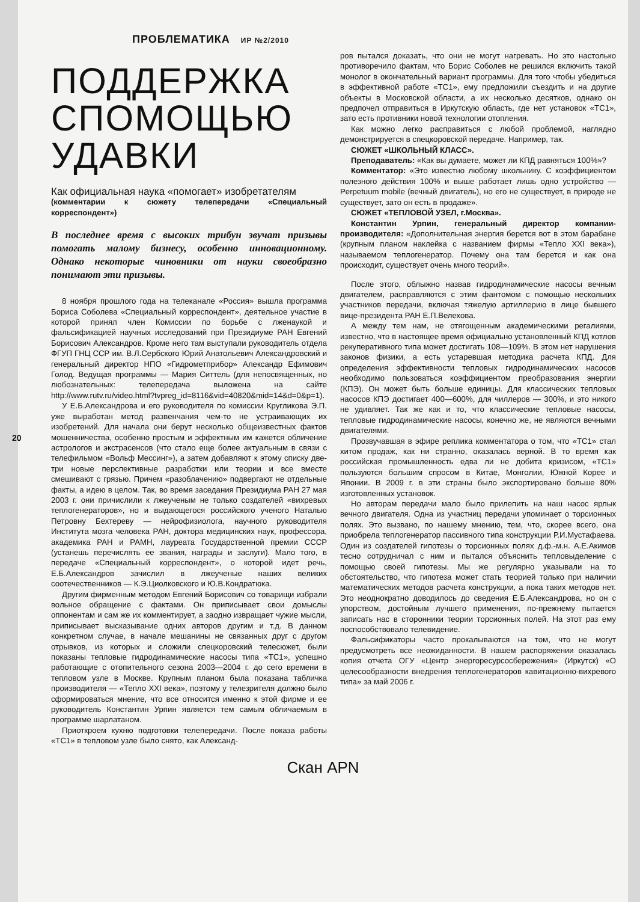ПРОБЛЕМАТИКА ИР №2/2010
ПОДДЕРЖКА СПОМОЩЬЮ УДАВКИ
Как официальная наука «помогает» изобретателям
(комментарии к сюжету телепередачи «Специальный корреспондент»)
В последнее время с высоких трибун звучат призывы помогать малому бизнесу, особенно инновационному. Однако некоторые чиновники от науки своеобразно понимают эти призывы.
8 ноября прошлого года на телеканале «Россия» вышла программа Бориса Соболева «Специальный корреспондент», деятельное участие в которой принял член Комиссии по борьбе с лженаукой и фальсификацией научных исследований при Президиуме РАН Евгений Борисович Александров. Кроме него там выступали руководитель отдела ФГУП ГНЦ ССР им. В.Л.Сербского Юрий Анатольевич Александровский и генеральный директор НПО «Гидрометприбор» Александр Ефимович Голод. Ведущая программы — Мария Ситтель (для непосвященных, но любознательных: телепередача выложена на сайте http://www.rutv.ru/video.html?tvpreg_id=8116&vid=40820&mid=14&d=0&p=1).
У Е.Б.Александрова и его руководителя по комиссии Кругликова Э.П. уже выработан метод развенчания чем-то не устраивающих их изобретений. Для начала они берут несколько общеизвестных фактов мошенничества, особенно простым и эффектным им кажется обличение астрологов и экстрасенсов (что стало еще более актуальным в связи с телефильмом «Вольф Мессинг»), а затем добавляют к этому списку две-три новые перспективные разработки или теории и все вместе смешивают с грязью. Причем «разоблачению» подвергают не отдельные факты, а идею в целом. Так, во время заседания Президиума РАН 27 мая 2003 г. они причислили к лжеученым не только создателей «вихревых теплогенераторов», но и выдающегося российского ученого Наталью Петровну Бехтереву — нейрофизиолога, научного руководителя Института мозга человека РАН, доктора медицинских наук, профессора, академика РАН и РАМН, лауреата Государственной премии СССР (устанешь перечислять ее звания, награды и заслуги). Мало того, в передаче «Специальный корреспондент», о которой идет речь, Е.Б.Александров зачислил в лжеученые наших великих соотечественников — К.Э.Циолковского и Ю.В.Кондратюка.
Другим фирменным методом Евгений Борисович со товарищи избрали вольное обращение с фактами. Он приписывает свои домыслы оппонентам и сам же их комментирует, а заодно извращает чужие мысли, приписывает высказывание одних авторов другим и т.д. В данном конкретном случае, в начале мешанины не связанных друг с другом отрывков, из которых и сложили спецкоровский телесюжет, были показаны тепловые гидродинамические насосы типа «ТС1», успешно работающие с отопительного сезона 2003—2004 г. до сего времени в тепловом узле в Москве. Крупным планом была показана табличка производителя — «Тепло XXI века», поэтому у телезрителя должно было сформироваться мнение, что все относится именно к этой фирме и ее руководитель Константин Урпин является тем самым обличаемым в программе шарлатаном.
Приоткроем кухню подготовки телепередачи. После показа работы «ТС1» в тепловом узле было снято, как Александ-
ров пытался доказать, что они не могут нагревать. Но это настолько противоречило фактам, что Борис Соболев не решился включить такой монолог в окончательный вариант программы. Для того чтобы убедиться в эффективной работе «ТС1», ему предложили съездить и на другие объекты в Московской области, а их несколько десятков, однако он предпочел отправиться в Иркутскую область, где нет установок «ТС1», зато есть противники новой технологии отопления.
Как можно легко расправиться с любой проблемой, наглядно демонстрируется в спецкоровской передаче. Например, так.
СЮЖЕТ «ШКОЛЬНЫЙ КЛАСС».
Преподаватель: «Как вы думаете, может ли КПД равняться 100%»?
Комментатор: «Это известно любому школьнику. С коэффициентом полезного действия 100% и выше работает лишь одно устройство — Perpetuum mobile (вечный двигатель), но его не существует, в природе не существует, зато он есть в продаже».
СЮЖЕТ «ТЕПЛОВОЙ УЗЕЛ, г.Москва».
Константин Урпин, генеральный директор компании-производителя: «Дополнительная энергия берется вот в этом барабане (крупным планом наклейка с названием фирмы «Тепло XXI века»), называемом теплогенератор. Почему она там берется и как она происходит, существует очень много теорий».
После этого, облыжно назвав гидродинамические насосы вечным двигателем, расправляются с этим фантомом с помощью нескольких участников передачи, включая тяжелую артиллерию в лице бывшего вице-президента РАН Е.П.Велехова.
А между тем нам, не отягощенным академическими регалиями, известно, что в настоящее время официально установленный КПД котлов рекуперативного типа может достигать 108—109%. В этом нет нарушения законов физики, а есть устаревшая методика расчета КПД. Для определения эффективности тепловых гидродинамических насосов необходимо пользоваться коэффициентом преобразования энергии (КПЭ). Он может быть больше единицы. Для классических тепловых насосов КПЭ достигает 400—600%, для чиллеров — 300%, и это никого не удивляет. Так же как и то, что классические тепловые насосы, тепловые гидродинамические насосы, конечно же, не являются вечными двигателями.
Прозвучавшая в эфире реплика комментатора о том, что «ТС1» стал хитом продаж, как ни странно, оказалась верной. В то время как российская промышленность едва ли не добита кризисом, «ТС1» пользуются большим спросом в Китае, Монголии, Южной Корее и Японии. В 2009 г. в эти страны было экспортировано больше 80% изготовленных установок.
Но авторам передачи мало было прилепить на наш насос ярлык вечного двигателя. Одна из участниц передачи упоминает о торсионных полях. Это вызвано, по нашему мнению, тем, что, скорее всего, она приобрела теплогенератор пассивного типа конструкции Р.И.Мустафаева. Один из создателей гипотезы о торсионных полях д.ф.-м.н. А.Е.Акимов тесно сотрудничал с ним и пытался объяснить тепловыделение с помощью своей гипотезы. Мы же регулярно указывали на то обстоятельство, что гипотеза может стать теорией только при наличии математических методов расчета конструкции, а пока таких методов нет. Это неоднократно доводилось до сведения Е.Б.Александрова, но он с упорством, достойным лучшего применения, по-прежнему пытается записать нас в сторонники теории торсионных полей. На этот раз ему поспособствовало телевидение.
Фальсификаторы часто прокалываются на том, что не могут предусмотреть все неожиданности. В нашем распоряжении оказалась копия отчета ОГУ «Центр энергоресурсосбережения» (Иркутск) «О целесообразности внедрения теплогенераторов кавитационно-вихревого типа» за май 2006 г.
20
Скан APN